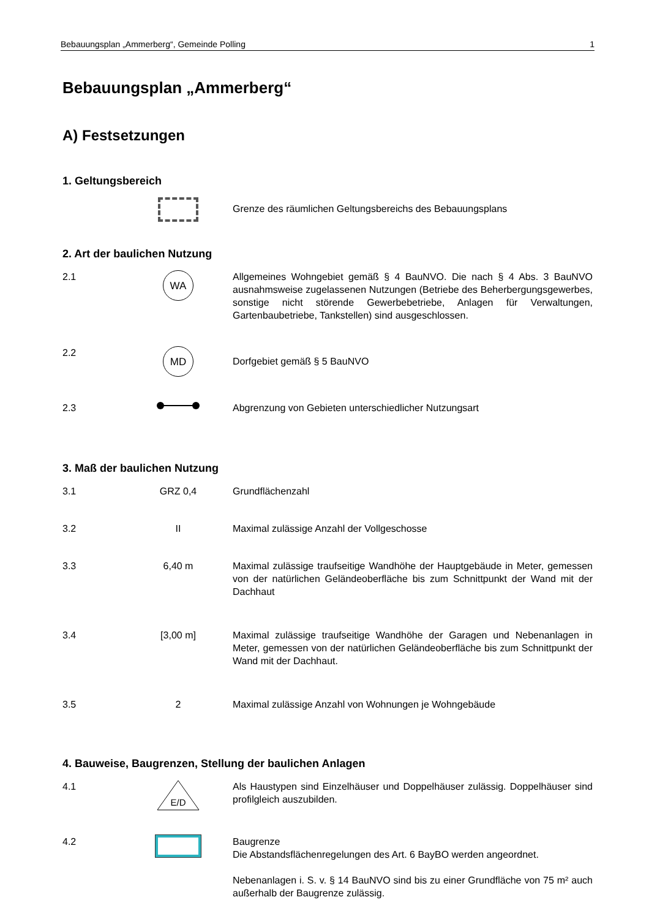Bebauungsplan „Ammerberg“, Gemeinde Polling 1
Bebauungsplan „Ammerberg“
A) Festsetzungen
1. Geltungsbereich
Grenze des räumlichen Geltungsbereichs des Bebauungsplans
2. Art der baulichen Nutzung
2.1
WA
Allgemeines Wohngebiet gemäß § 4 BauNVO. Die nach § 4 Abs. 3 BauNVO ausnahmsweise zugelassenen Nutzungen (Betriebe des Beherbergungsgewerbes, sonstige nicht störende Gewerbebetriebe, Anlagen für Verwaltungen, Gartenbaubetriebe, Tankstellen) sind ausgeschlossen.
2.2
MD
Dorfgebiet gemäß § 5 BauNVO
2.3 Abgrenzung von Gebieten unterschiedlicher Nutzungsart
3. Maß der baulichen Nutzung
3.1 GRZ 0,4 Grundflächenzahl
3.2 II Maximal zulässige Anzahl der Vollgeschosse
3.3 6,40 m Maximal zulässige traufseitige Wandhöhe der Hauptgebäude in Meter, gemessen von der natürlichen Geländeoberfläche bis zum Schnittpunkt der Wand mit der Dachhaut
3.4 [3,00 m] Maximal zulässige traufseitige Wandhöhe der Garagen und Nebenanlagen in Meter, gemessen von der natürlichen Geländeoberfläche bis zum Schnittpunkt der Wand mit der Dachhaut.
3.5 2 Maximal zulässige Anzahl von Wohnungen je Wohngebäude
4. Bauweise, Baugrenzen, Stellung der baulichen Anlagen
4.1
E/D
Als Haustypen sind Einzelhäuser und Doppelhäuser zulässig. Doppelhäuser sind profilgleich auszubilden.
4.2 Baugrenze
Die Abstandsflächenregelungen des Art. 6 BayBO werden angeordnet.
Nebenanlagen i. S. v. § 14 BauNVO sind bis zu einer Grundfläche von 75 m² auch außerhalb der Baugrenze zulässig.